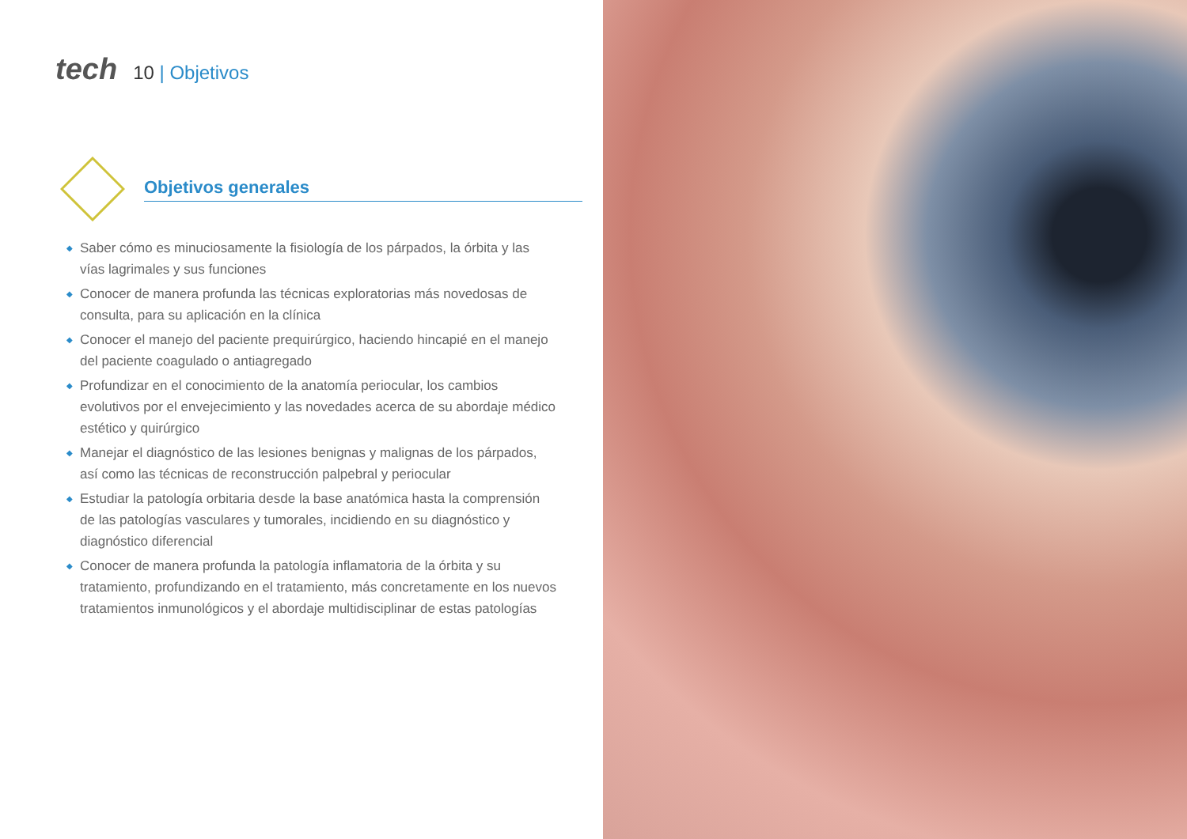tech 10 | Objetivos
Objetivos generales
◆ Saber cómo es minuciosamente la fisiología de los párpados, la órbita y las vías lagrimales y sus funciones
◆ Conocer de manera profunda las técnicas exploratorias más novedosas de consulta, para su aplicación en la clínica
◆ Conocer el manejo del paciente prequirúrgico, haciendo hincapié en el manejo del paciente coagulado o antiagregado
◆ Profundizar en el conocimiento de la anatomía periocular, los cambios evolutivos por el envejecimiento y las novedades acerca de su abordaje médico estético y quirúrgico
◆ Manejar el diagnóstico de las lesiones benignas y malignas de los párpados, así como las técnicas de reconstrucción palpebral y periocular
◆ Estudiar la patología orbitaria desde la base anatómica hasta la comprensión de las patologías vasculares y tumorales, incidiendo en su diagnóstico y diagnóstico diferencial
◆ Conocer de manera profunda la patología inflamatoria de la órbita y su tratamiento, profundizando en el tratamiento, más concretamente en los nuevos tratamientos inmunológicos y el abordaje multidisciplinar de estas patologías